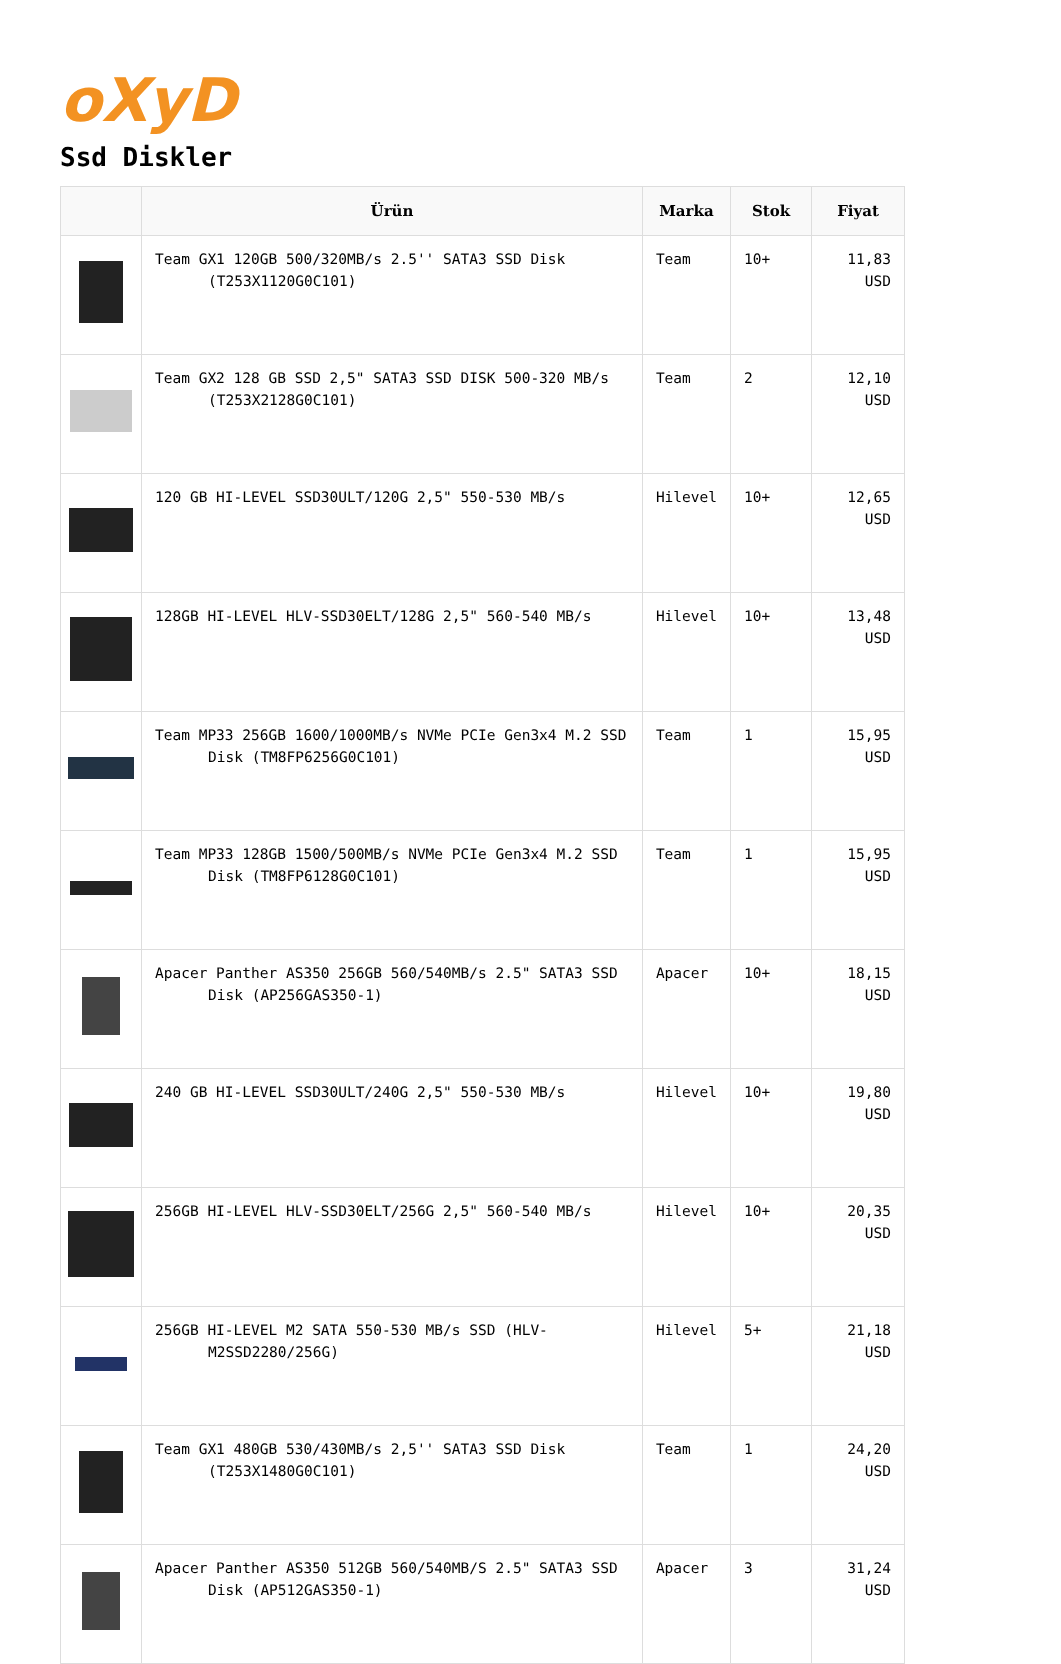oXyD
Ssd Diskler
| | Ürün | Marka | Stok | Fiyat |
| --- | --- | --- | --- | --- |
| | Team GX1 120GB 500/320MB/s 2.5'' SATA3 SSD Disk (T253X1120G0C101) | Team | 10+ | 11,83 USD |
| | Team GX2 128 GB SSD 2,5" SATA3 SSD DISK 500-320 MB/s (T253X2128G0C101) | Team | 2 | 12,10 USD |
| | 120 GB HI-LEVEL SSD30ULT/120G 2,5" 550-530 MB/s | Hilevel | 10+ | 12,65 USD |
| | 128GB HI-LEVEL HLV-SSD30ELT/128G 2,5" 560-540 MB/s | Hilevel | 10+ | 13,48 USD |
| | Team MP33 256GB 1600/1000MB/s NVMe PCIe Gen3x4 M.2 SSD Disk (TM8FP6256G0C101) | Team | 1 | 15,95 USD |
| | Team MP33 128GB 1500/500MB/s NVMe PCIe Gen3x4 M.2 SSD Disk (TM8FP6128G0C101) | Team | 1 | 15,95 USD |
| | Apacer Panther AS350 256GB 560/540MB/s 2.5" SATA3 SSD Disk (AP256GAS350-1) | Apacer | 10+ | 18,15 USD |
| | 240 GB HI-LEVEL SSD30ULT/240G 2,5" 550-530 MB/s | Hilevel | 10+ | 19,80 USD |
| | 256GB HI-LEVEL HLV-SSD30ELT/256G 2,5" 560-540 MB/s | Hilevel | 10+ | 20,35 USD |
| | 256GB HI-LEVEL M2 SATA 550-530 MB/s SSD (HLV-M2SSD2280/256G) | Hilevel | 5+ | 21,18 USD |
| | Team GX1 480GB 530/430MB/s 2,5'' SATA3 SSD Disk (T253X1480G0C101) | Team | 1 | 24,20 USD |
| | Apacer Panther AS350 512GB 560/540MB/S 2.5" SATA3 SSD Disk (AP512GAS350-1) | Apacer | 3 | 31,24 USD |